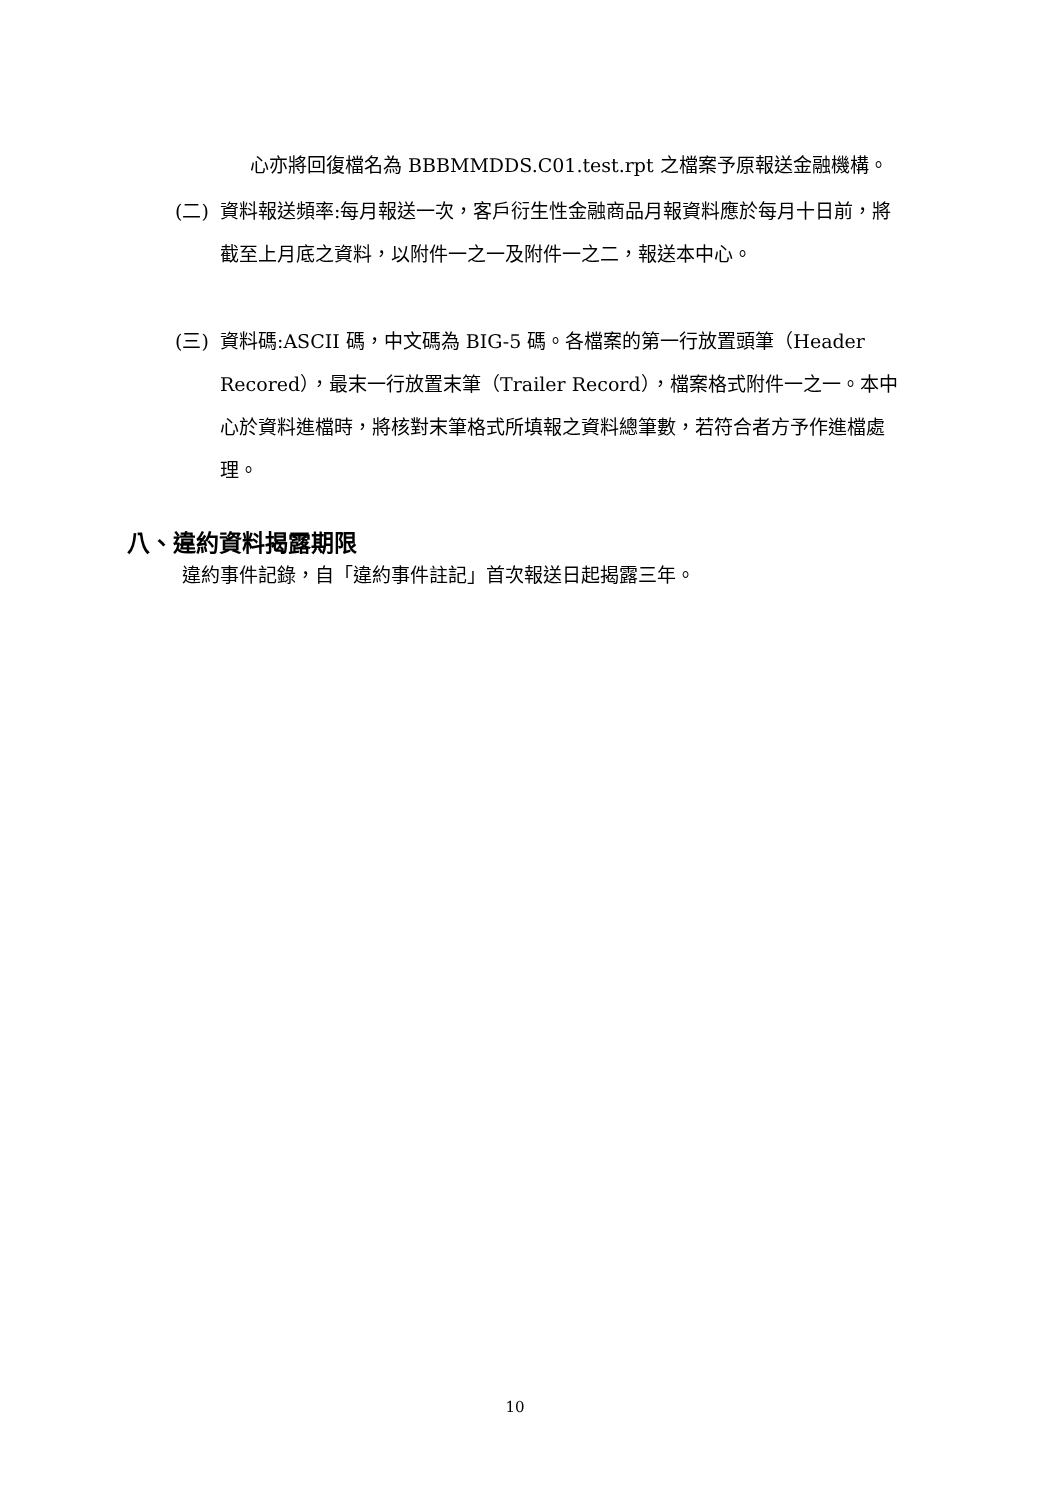心亦將回復檔名為 BBBMMDDS.C01.test.rpt 之檔案予原報送金融機構。
(二) 資料報送頻率:每月報送一次，客戶衍生性金融商品月報資料應於每月十日前，將截至上月底之資料，以附件一之一及附件一之二，報送本中心。
(三) 資料碼:ASCII 碼，中文碼為 BIG-5 碼。各檔案的第一行放置頭筆（Header Recored），最末一行放置末筆（Trailer Record），檔案格式附件一之一。本中心於資料進檔時，將核對末筆格式所填報之資料總筆數，若符合者方予作進檔處理。
八、違約資料揭露期限
違約事件記錄，自「違約事件註記」首次報送日起揭露三年。
10